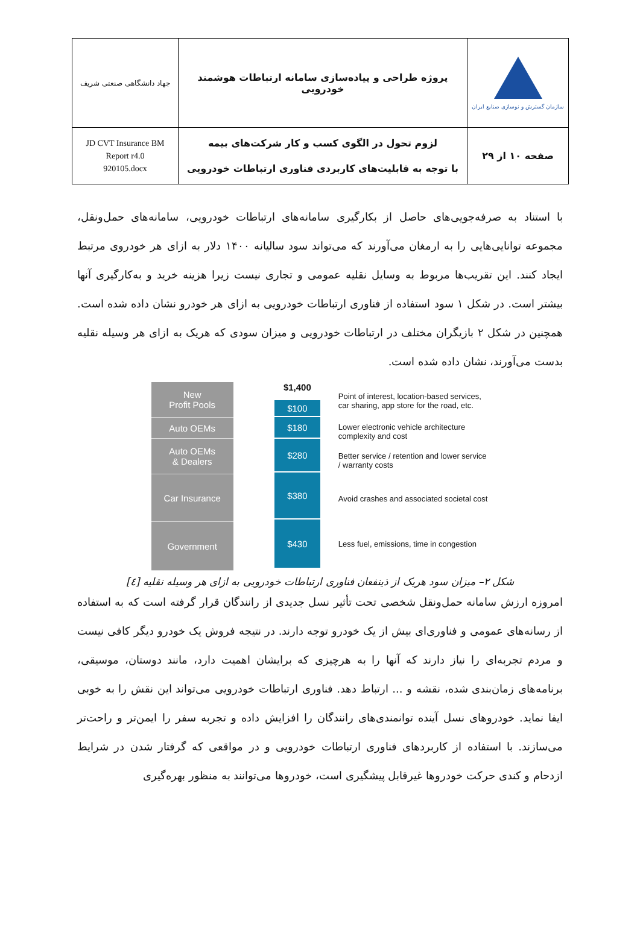| جهاد دانشگاهی صنعتی شریف | پروژه طراحی و پیاده‌سازی سامانه ارتباطات هوشمند خودرویی | سازمان گسترش و نوسازی صنایع ایران |
| JD CVT Insurance BM Report r4.0 920105.docx | لزوم تحول در الگوی کسب و کار شرکت‌های بیمه با توجه به قابلیت‌های کاربردی فناوری ارتباطات خودرویی | صفحه ۱۰ از ۲۹ |
با استناد به صرفه‌جویی‌های حاصل از بکارگیری سامانه‌های ارتباطات خودرویی، سامانه‌های حمل‌ونقل، مجموعه توانایی‌هایی را به ارمغان می‌آورند که می‌تواند سود سالیانه ۱۴۰۰ دلار به ازای هر خودروی مرتبط ایجاد کنند. این تقریب‌ها مربوط به وسایل نقلیه عمومی و تجاری نیست زیرا هزینه خرید و به‌کارگیری آنها بیشتر است. در شکل ۱ سود استفاده از فناوری ارتباطات خودرویی به ازای هر خودرو نشان داده شده است. همچنین در شکل ۲ بازیگران مختلف در ارتباطات خودرویی و میزان سودی که هریک به ازای هر وسیله نقلیه بدست می‌آورند، نشان داده شده است.
New
Profit Pools
Auto OEMs
Auto OEMs
& Dealers
Car Insurance
Government
$1,400
$100
$180
$280
$380
$430
Point of interest, location-based services, car sharing, app store for the road, etc.
Lower electronic vehicle architecture complexity and cost
Better service / retention and lower service / warranty costs
Avoid crashes and associated societal cost
Less fuel, emissions, time in congestion
شکل ۲– میزان سود هریک از ذینفعان فناوری ارتباطات خودرویی به ازای هر وسیله نقلیه [٤]
امروزه ارزش سامانه حمل‌ونقل شخصی تحت تأثیر نسل جدیدی از رانندگان قرار گرفته است که به استفاده از رسانه‌های عمومی و فناوری‌ای بیش از یک خودرو توجه دارند. در نتیجه فروش یک خودرو دیگر کافی نیست و مردم تجربه‌ای را نیاز دارند که آنها را به هرچیزی که برایشان اهمیت دارد، مانند دوستان، موسیقی، برنامه‌های زمان‌بندی شده، نقشه و ... ارتباط دهد. فناوری ارتباطات خودرویی می‌تواند این نقش را به خوبی ایفا نماید. خودروهای نسل آینده توانمندی‌های رانندگان را افزایش داده و تجربه سفر را ایمن‌تر و راحت‌تر می‌سازند. با استفاده از کاربردهای فناوری ارتباطات خودرویی و در مواقعی که گرفتار شدن در شرایط ازدحام و کندی حرکت خودروها غیرقابل پیشگیری است، خودروها می‌توانند به منظور بهره‌گیری